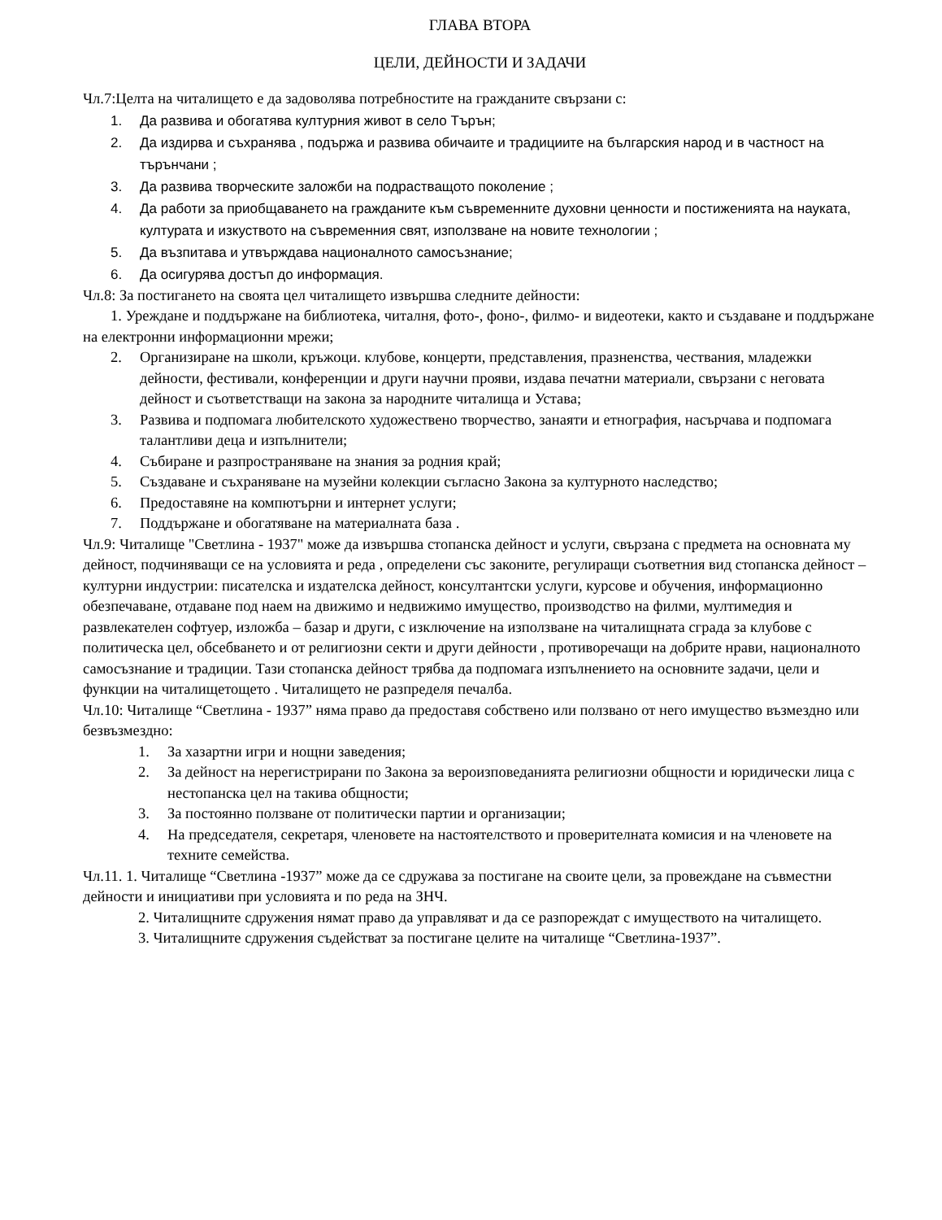ГЛАВА ВТОРА
ЦЕЛИ, ДЕЙНОСТИ И ЗАДАЧИ
Чл.7:Целта на читалището е да задоволява потребностите на гражданите свързани с:
1. Да развива и обогатява културния живот в село Търън;
2. Да издирва и съхранява , подържа и развива обичаите и традициите на българския народ и в частност на търънчани ;
3. Да развива творческите заложби на подрастващото поколение ;
4. Да работи за приобщаването на гражданите към съвременните духовни ценности и постиженията на науката, културата и изкуството на съвременния свят, използване на новите технологии ;
5. Да възпитава и утвърждава националното самосъзнание;
6. Да осигурява достъп до информация.
Чл.8: За постигането на своята цел читалището извършва следните дейности:
1. Уреждане и поддържане на библиотека, читалня, фото-, фоно-, филмо- и видеотеки, както и създаване и поддържане на електронни информационни мрежи;
2. Организиране на школи, кръжоци. клубове, концерти, представления, празненства, чествания, младежки дейности, фестивали, конференции и други научни прояви, издава печатни материали, свързани с неговата дейност и съответстващи на закона за народните читалища и Устава;
3. Развива и подпомага любителското художествено творчество, занаяти и етнография, насърчава и подпомага талантливи деца и изпълнители;
4. Събиране и разпространяване на знания за родния край;
5. Създаване и съхраняване на музейни колекции съгласно Закона за културното наследство;
6. Предоставяне на компютърни и интернет услуги;
7. Поддържане и обогатяване на материалната база .
Чл.9: Читалище "Светлина - 1937" може да извършва стопанска дейност и услуги, свързана с предмета на основната му дейност, подчиняващи се на условията и реда , определени със законите, регулиращи съответния вид стопанска дейност – културни индустрии: писателска и издателска дейност, консултантски услуги, курсове и обучения, информационно обезпечаване, отдаване под наем на движимо и недвижимо имущество, производство на филми, мултимедия и развлекателен софтуер, изложба – базар и други, с изключение на използване на читалищната сграда за клубове с политическа цел, обсебването и от религиозни секти и други дейности , противоречащи на добрите нрави, националното самосъзнание и традиции. Тази стопанска дейност трябва да подпомага изпълнението на основните задачи, цели и функции на читалищетощето . Читалището не разпределя печалба.
Чл.10: Читалище “Светлина - 1937” няма право да предоставя собствено или ползвано от него имущество възмездно или безвъзмездно:
1. За хазартни игри и нощни заведения;
2. За дейност на нерегистрирани по Закона за вероизповеданията религиозни общности и юридически лица с нестопанска цел на такива общности;
3. За постоянно ползване от политически партии и организации;
4. На председателя, секретаря, членовете на настоятелството и проверителната комисия и на членовете на техните семейства.
Чл.11. 1. Читалище “Светлина -1937” може да се сдружава за постигане на своите цели, за провеждане на съвместни дейности и инициативи при условията и по реда на ЗНЧ.
2. Читалищните сдружения нямат право да управляват и да се разпореждат с имуществото на читалището.
3. Читалищните сдружения съдействат за постигане целите на читалище “Светлина-1937”.